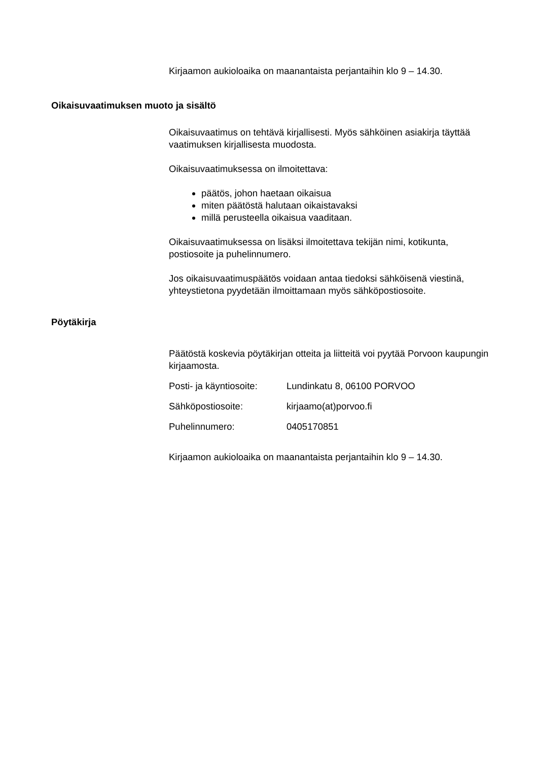Kirjaamon aukioloaika on maanantaista perjantaihin klo 9 – 14.30.
Oikaisuvaatimuksen muoto ja sisältö
Oikaisuvaatimus on tehtävä kirjallisesti. Myös sähköinen asiakirja täyttää vaatimuksen kirjallisesta muodosta.
Oikaisuvaatimuksessa on ilmoitettava:
päätös, johon haetaan oikaisua
miten päätöstä halutaan oikaistavaksi
millä perusteella oikaisua vaaditaan.
Oikaisuvaatimuksessa on lisäksi ilmoitettava tekijän nimi, kotikunta, postiosoite ja puhelinnumero.
Jos oikaisuvaatimuspäätös voidaan antaa tiedoksi sähköisenä viestinä, yhteystietona pyydetään ilmoittamaan myös sähköpostiosoite.
Pöytäkirja
Päätöstä koskevia pöytäkirjan otteita ja liitteitä voi pyytää Porvoon kaupungin kirjaamosta.
| Posti- ja käyntiosoite: | Lundinkatu 8, 06100 PORVOO |
| Sähköpostiosoite: | kirjaamo(at)porvoo.fi |
| Puhelinnumero: | 0405170851 |
Kirjaamon aukioloaika on maanantaista perjantaihin klo 9 – 14.30.